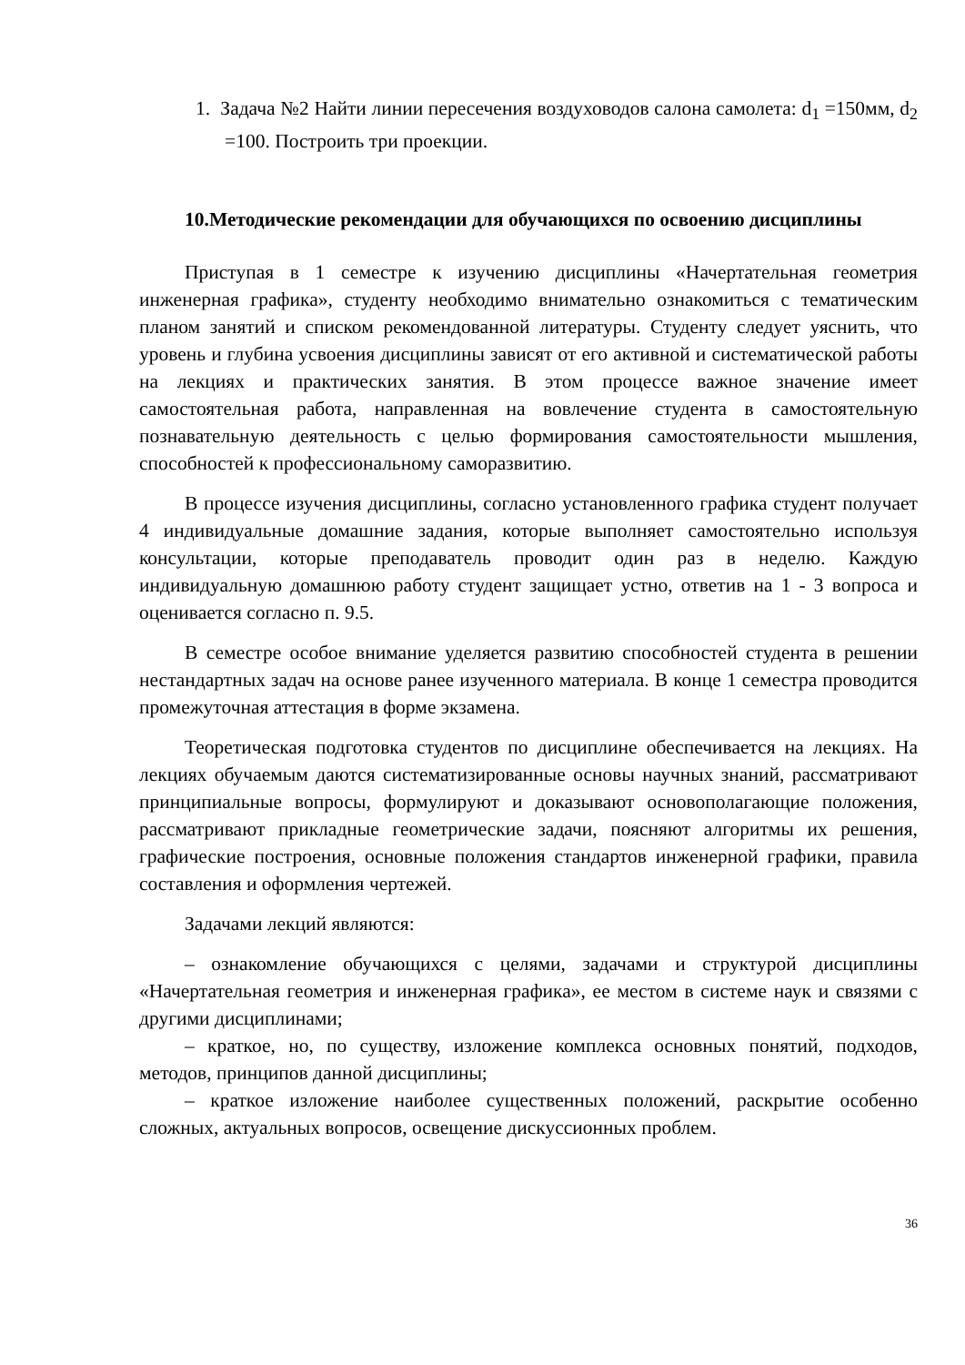1. Задача №2 Найти линии пересечения воздуховодов салона самолета: d<sub>1</sub> =150мм, d<sub>2</sub> =100. Построить три проекции.
10.Методические рекомендации для обучающихся по освоению дисциплины
Приступая в 1 семестре к изучению дисциплины «Начертательная геометрия инженерная графика», студенту необходимо внимательно ознакомиться с тематическим планом занятий и списком рекомендованной литературы. Студенту следует уяснить, что уровень и глубина усвоения дисциплины зависят от его активной и систематической работы на лекциях и практических занятия. В этом процессе важное значение имеет самостоятельная работа, направленная на вовлечение студента в самостоятельную познавательную деятельность с целью формирования самостоятельности мышления, способностей к профессиональному саморазвитию.
В процессе изучения дисциплины, согласно установленного графика студент получает 4 индивидуальные домашние задания, которые выполняет самостоятельно используя консультации, которые преподаватель проводит один раз в неделю. Каждую индивидуальную домашнюю работу студент защищает устно, ответив на 1 - 3 вопроса и оценивается согласно п. 9.5.
В семестре особое внимание уделяется развитию способностей студента в решении нестандартных задач на основе ранее изученного материала. В конце 1 семестра проводится промежуточная аттестация в форме экзамена.
Теоретическая подготовка студентов по дисциплине обеспечивается на лекциях. На лекциях обучаемым даются систематизированные основы научных знаний, рассматривают принципиальные вопросы, формулируют и доказывают основополагающие положения, рассматривают прикладные геометрические задачи, поясняют алгоритмы их решения, графические построения, основные положения стандартов инженерной графики, правила составления и оформления чертежей.
Задачами лекций являются:
– ознакомление обучающихся с целями, задачами и структурой дисциплины «Начертательная геометрия и инженерная графика», ее местом в системе наук и связями с другими дисциплинами;
– краткое, но, по существу, изложение комплекса основных понятий, подходов, методов, принципов данной дисциплины;
– краткое изложение наиболее существенных положений, раскрытие особенно сложных, актуальных вопросов, освещение дискуссионных проблем.
36